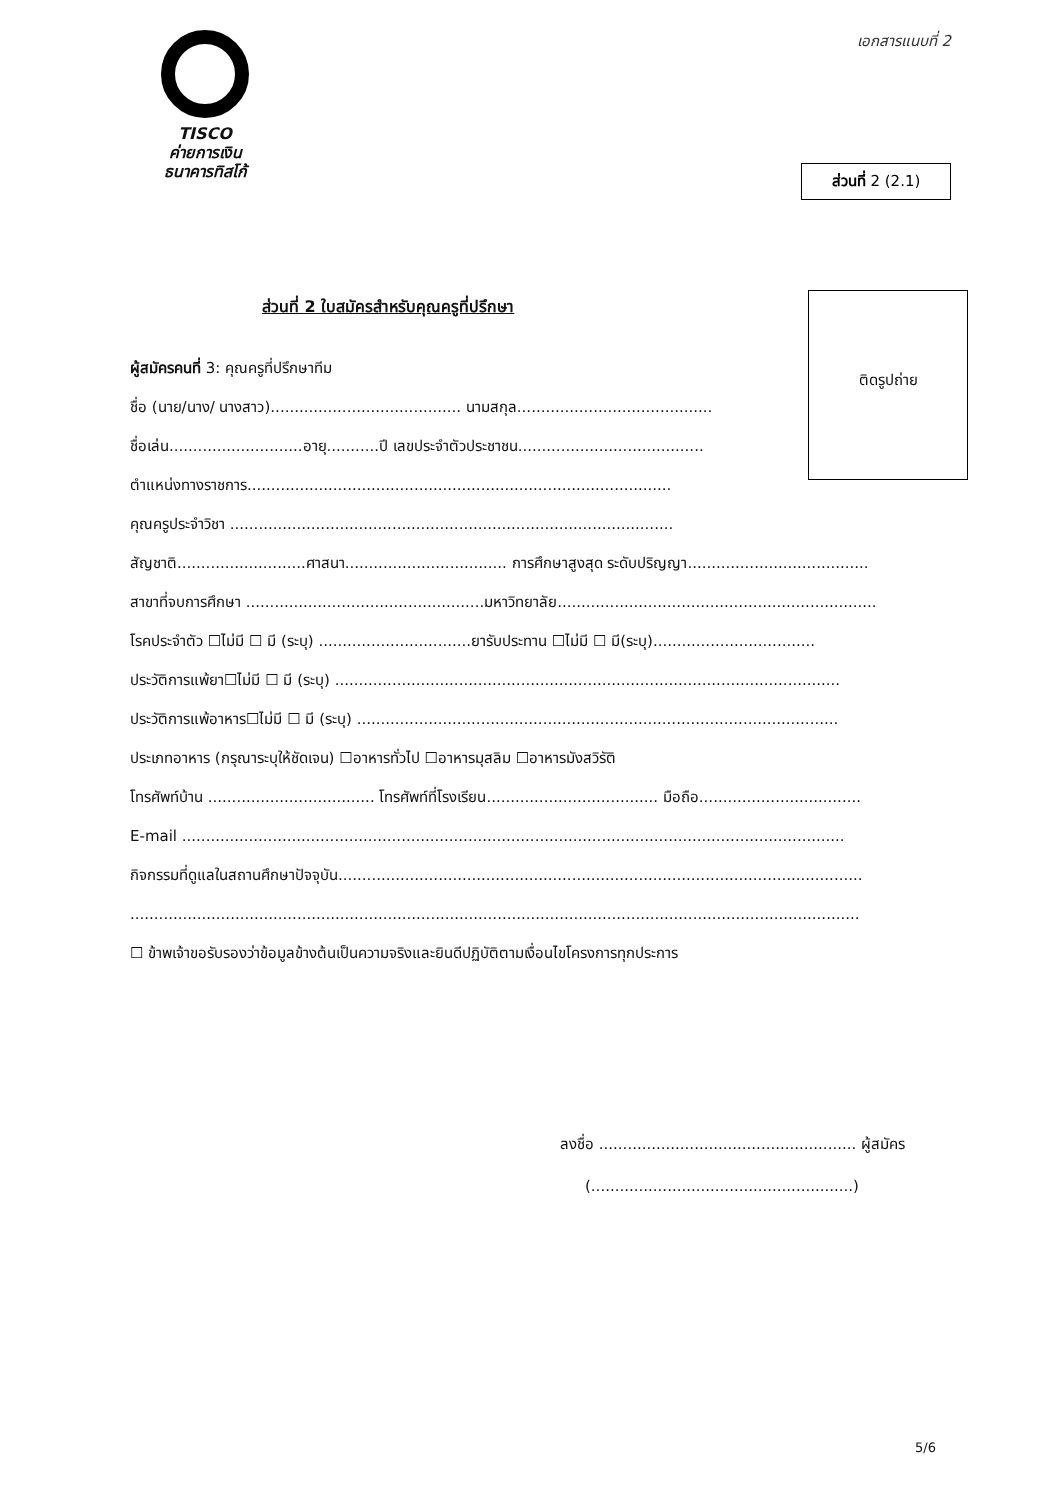TISCO
ค่ายการเงิน
ธนาคารทิสโก้
เอกสารแนบที่ 2
ส่วนที่ 2 (2.1)
ส่วนที่ 2 ใบสมัครสำหรับคุณครูที่ปรึกษา
ติดรูปถ่าย
ผู้สมัครคนที่ 3: คุณครูที่ปรึกษาทีม
ชื่อ (นาย/นาง/ นางสาว)........................................ นามสกุล.........................................
ชื่อเล่น............................อายุ...........ปี เลขประจำตัวประชาชน.......................................
ตำแหน่งทางราชการ.........................................................................................
คุณครูประจำวิชา .............................................................................................
สัญชาติ...........................ศาสนา.................................. การศึกษาสูงสุด ระดับปริญญา......................................
สาขาที่จบการศึกษา ..................................................มหาวิทยาลัย...................................................................
โรคประจำตัว ☐ไม่มี ☐ มี (ระบุ) ................................ยารับประทาน ☐ไม่มี ☐ มี(ระบุ)..................................
ประวัติการแพ้ยา☐ไม่มี ☐ มี (ระบุ) ..........................................................................................................
ประวัติการแพ้อาหาร☐ไม่มี ☐ มี (ระบุ) .....................................................................................................
ประเภทอาหาร (กรุณาระบุให้ชัดเจน) ☐อาหารทั่วไป ☐อาหารมุสลิม ☐อาหารมังสวิรัติ
โทรศัพท์บ้าน ................................... โทรศัพท์ที่โรงเรียน.................................... มือถือ..................................
E-mail ...........................................................................................................................................
กิจกรรมที่ดูแลในสถานศึกษาปัจจุบัน..............................................................................................................
.........................................................................................................................................................
☐ ข้าพเจ้าขอรับรองว่าข้อมูลข้างต้นเป็นความจริงและยินดีปฏิบัติตามเงื่อนไขโครงการทุกประการ
ลงชื่อ ...................................................... ผู้สมัคร
(.......................................................)
5/6